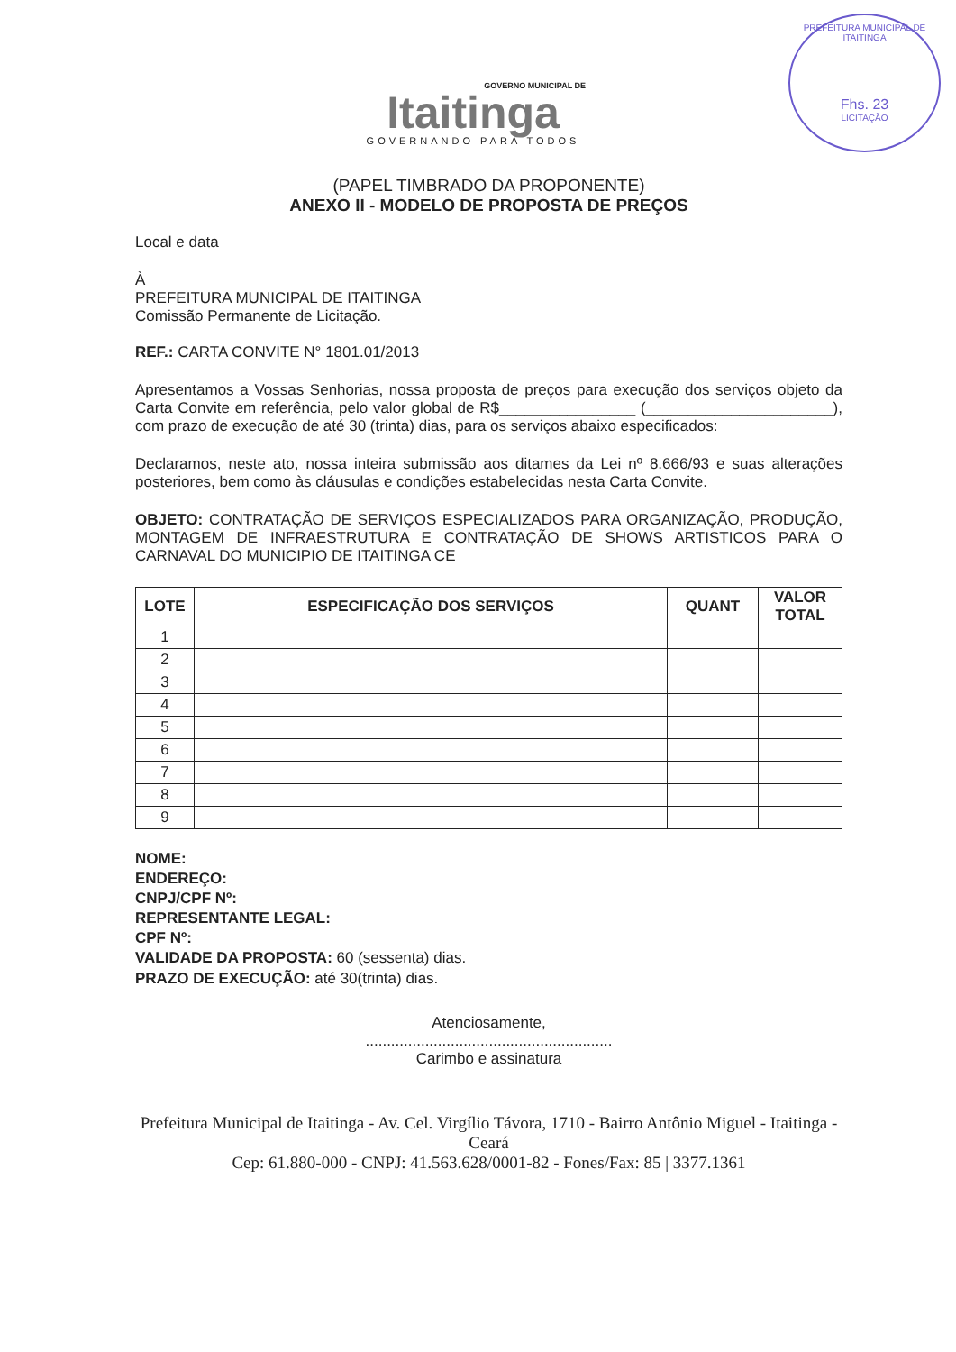GOVERNO MUNICIPAL DE
Itaitinga
GOVERNANDO PARA TODOS
PREFEITURA MUNICIPAL DE ITAITINGA
Fhs. 23
LICITAÇÃO
(PAPEL TIMBRADO DA PROPONENTE)
ANEXO II - MODELO DE PROPOSTA DE PREÇOS
Local e data
À
PREFEITURA MUNICIPAL DE ITAITINGA
Comissão Permanente de Licitação.
REF.: CARTA CONVITE N° 1801.01/2013
Apresentamos a Vossas Senhorias, nossa proposta de preços para execução dos serviços objeto da Carta Convite em referência, pelo valor global de R$________________ (______________________), com prazo de execução de até 30 (trinta) dias, para os serviços abaixo especificados:
Declaramos, neste ato, nossa inteira submissão aos ditames da Lei nº 8.666/93 e suas alterações posteriores, bem como às cláusulas e condições estabelecidas nesta Carta Convite.
OBJETO: CONTRATAÇÃO DE SERVIÇOS ESPECIALIZADOS PARA ORGANIZAÇÃO, PRODUÇÃO, MONTAGEM DE INFRAESTRUTURA E CONTRATAÇÃO DE SHOWS ARTISTICOS PARA O CARNAVAL DO MUNICIPIO DE ITAITINGA CE
| LOTE | ESPECIFICAÇÃO DOS SERVIÇOS | QUANT | VALOR TOTAL |
| --- | --- | --- | --- |
| 1 | | | |
| 2 | | | |
| 3 | | | |
| 4 | | | |
| 5 | | | |
| 6 | | | |
| 7 | | | |
| 8 | | | |
| 9 | | | |
NOME:
ENDEREÇO:
CNPJ/CPF Nº:
REPRESENTANTE LEGAL:
CPF Nº:
VALIDADE DA PROPOSTA: 60 (sessenta) dias.
PRAZO DE EXECUÇÃO: até 30(trinta) dias.
Atenciosamente,
..........................................................
Carimbo e assinatura
Prefeitura Municipal de Itaitinga - Av. Cel. Virgílio Távora, 1710 - Bairro Antônio Miguel - Itaitinga - Ceará
Cep: 61.880-000 - CNPJ: 41.563.628/0001-82 - Fones/Fax: 85 | 3377.1361